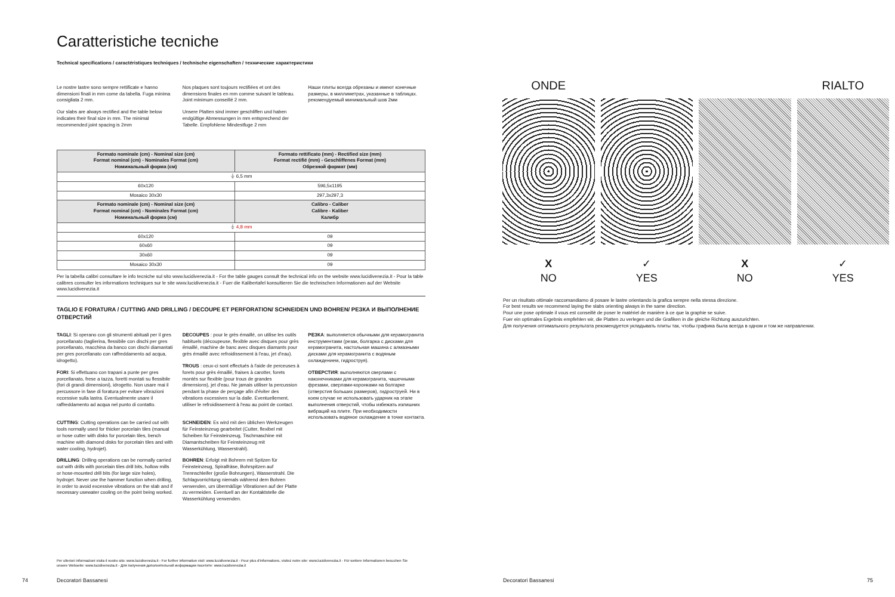Caratteristiche tecniche
Technical specifications / caractéristiques techniques / technische eigenschaften / технические характеристики
Le nostre lastre sono sempre rettificate e hanno dimensioni finali in mm come da tabella. Fuga minima consigliata 2 mm.
Our slabs are always rectified and the table below indicates their final size in mm. The minimal recommended joint spacing is 2mm
Nos plaques sont toujours rectifiées et ont des dimensions finales en mm comme suivant le tableau. Joint minimum conseillé 2 mm.
Unsere Platten sind immer geschliffen und haben endgültige Abmessungen in mm entsprechend der Tabelle. Empfohlene Mindestfuge 2 mm
Наши плиты всегда обрезаны и имеют конечные размеры, в миллиметрах, указанные в таблицах. рекомендуемый минимальный шов 2мм
| Formato nominale (cm) - Nominal size (cm) Format nominal (cm) - Nominales Format (cm) Номинальный форма (см) | Formato rettificato (mm) - Rectified size (mm) Format rectifié (mm) - Geschliffenes Format (mm) Обрезной формат (мм) |
| --- | --- |
| ⏚ 6,5 mm | |
| 60x120 | 596,5x1195 |
| Mosaico 30x30 | 297,3x297,3 |
| Formato nominale (cm) - Nominal size (cm) Format nominal (cm) - Nominales Format (cm) Номинальный форма (см) | Calibro - Caliber Calibre - Kaliber Калибр |
| ⏚ 4,8 mm | |
| 60x120 | 09 |
| 60x60 | 09 |
| 30x60 | 09 |
| Mosaico 30x30 | 09 |
Per la tabella calibri consultare le info tecniche sul sito www.lucidivenezia.it - For the table gauges consult the technical info on the website www.lucidivenezia.it - Pour la table calibres consulter les informations techniques sur le site www.lucidivenezia.it - Fuer die Kalibertafel konsultieren Sie die technischen Informationen auf der Website www.lucidivenezia.it
TAGLIO E FORATURA / CUTTING AND DRILLING / DECOUPE ET PERFORATION/ SCHNEIDEN UND BOHREN/ РЕЗКА И ВЫПОЛНЕНИЕ ОТВЕРСТИЙ
TAGLI: Si operano con gli strumenti abituali per il gres porcellanato (taglierina, flessibile con dischi per gres porcellanato, macchina da banco con dischi diamantati per gres porcellanato con raffreddamento ad acqua, idrogetto).
FORI: Si effettuano con trapani a punte per gres porcellanato, frese a tazza, foretti montati su flessibile (fori di grandi dimensioni), idrogetto. Non usare mai il percussore in fase di foratura per evitare vibrazioni eccessive sulla lastra. Eventualmente usare il raffreddamento ad acqua nel punto di contatto.
CUTTING: Cutting operations can be carried out with tools normally used for thicker porcelain tiles (manual or hose cutter with disks for porcelain tiles, bench machine with diamond disks for porcelain tiles and with water cooling, hydrojet).
DRILLING: Drilling operations can be normally carried out with drills with porcelain tiles drill bits, hollow mills or hose-mounted drill bits (for large size holes), hydrojet. Never use the hammer function when drilling, in order to avoid excessive vibrations on the slab and if necessary usewater cooling on the point being worked.
DECOUPES : pour le grès émaillé, on utilise les outils habituels (découpeuse, flexible avec disques pour grès émaillé, machine de banc avec disques diamants pour grès émaillé avec refroidissement à l'eau, jet d'eau).
TROUS : ceux-ci sont effectués à l'aide de perceuses à forets pour grès émaillé, fraises à carotter, forets montés sur flexible (pour trous de grandes dimensions), jet d'eau. Ne jamais utiliser la percussion pendant la phase de perçage afin d'éviter des vibrations excessives sur la dalle. Eventuellement, utiliser le refroidissement à l'eau au point de contact.
SCHNEIDEN: Es wird mit den üblichen Werkzeugen für Feinsteinzeug gearbeitet (Cutter, flexibel mit Scheiben für Feinsteinzeug, Tischmaschine mit Diamantscheiben für Feinsteinzeug mit Wasserkühlung, Wasserstrahl).
BOHREN: Erfolgt mit Bohrern mit Spitzen für Feinsteinzeug, Spiralfräse, Bohrspitzen auf Trennschleifer (große Bohrungen), Wasserstrahl. Die Schlagvorrichtung niemals während dem Bohren verwenden, um übermäßige Vibrationen auf der Platte zu vermeiden. Eventuell an der Kontaktstelle die Wasserkühlung verwenden.
РЕЗКА: выполняется обычными для керамогранита инструментами (резак, болгарка с дисками для керамогранита, настольная машина с алмазными дисками для керамогранита с водяным охлаждением, гидроструя).
ОТВЕРСТИЯ: выполняются сверлами с наконечниками для керамогранита, чашечными фрезами, сверлами-коронками на болгарке (отверстия больших размеров), гидроструей. Ни в коем случае не использовать ударник на этапе выполнения отверстий, чтобы избежать излишних вибраций на плите. При необходимости использовать водяное охлаждение в точке контакта.
Per ulteriori informazioni visita il nostro sito: www.lucidivenezia.it - For further information visit: www.lucidivenezia.it - Pour plus d'informations, visitez notre site: www.lucidivenezia.it - Für weitere Informationen besuchen Sie unsere Webseite: www.lucidivenezia.it - Для получения дополнительной информации посетите: www.lucidivenezia.it
74 Decoratori Bassanesi
ONDE
X
NO
✓
YES
X
NO
RIALTO
✓
YES
Per un risultato ottimale raccomandiamo di posare le lastre orientando la grafica sempre nella stessa direzione.
For best results we recommend laying the slabs orienting always in the same direction.
Pour une pose optimale il vous est conseillé de poser le matériel de manière à ce que la graphie se suive.
Fuer ein optimales Ergebnis empfehlen wir, die Platten zu verlegen und die Grafiken in die gleiche Richtung auszurichten.
Для получения оптимального результата рекомендуется укладывать плиты так, чтобы графика была всегда в одном и том же направлении.
Decoratori Bassanesi 75